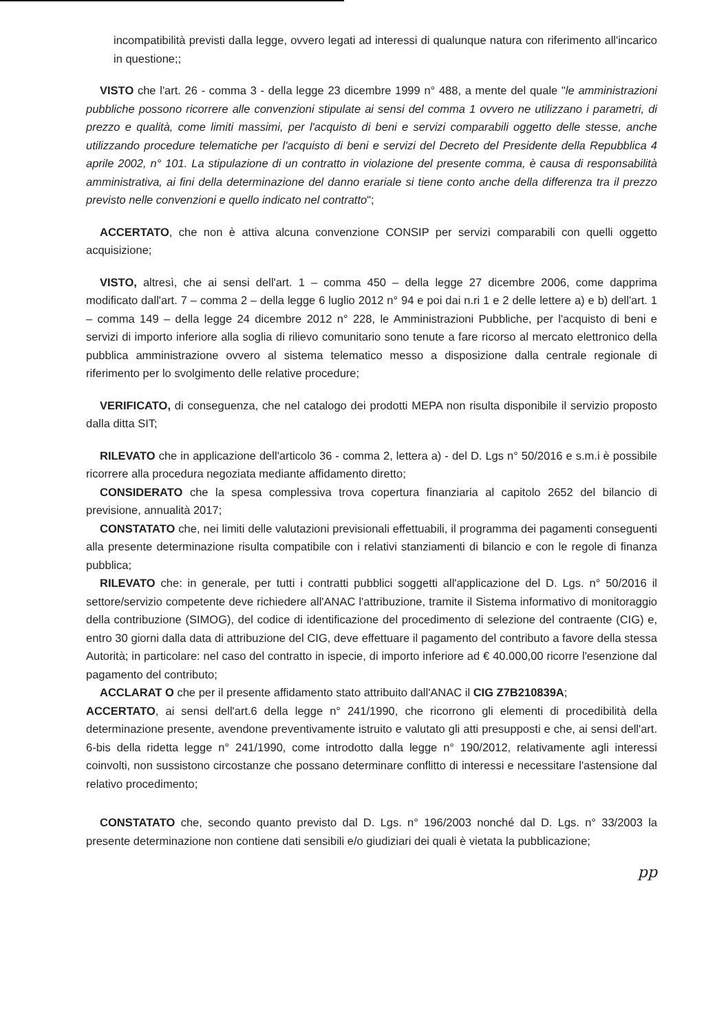incompatibilità previsti dalla legge, ovvero legati ad interessi di qualunque natura con riferimento all'incarico in questione;;
VISTO che l'art. 26 - comma 3 - della legge 23 dicembre 1999 n° 488, a mente del quale "le amministrazioni pubbliche possono ricorrere alle convenzioni stipulate ai sensi del comma 1 ovvero ne utilizzano i parametri, di prezzo e qualità, come limiti massimi, per l'acquisto di beni e servizi comparabili oggetto delle stesse, anche utilizzando procedure telematiche per l'acquisto di beni e servizi del Decreto del Presidente della Repubblica 4 aprile 2002, n° 101. La stipulazione di un contratto in violazione del presente comma, è causa di responsabilità amministrativa, ai fini della determinazione del danno erariale si tiene conto anche della differenza tra il prezzo previsto nelle convenzioni e quello indicato nel contratto";
ACCERTATO, che non è attiva alcuna convenzione CONSIP per servizi comparabili con quelli oggetto acquisizione;
VISTO, altresì, che ai sensi dell'art. 1 – comma 450 – della legge 27 dicembre 2006, come dapprima modificato dall'art. 7 – comma 2 – della legge 6 luglio 2012 n° 94 e poi dai n.ri 1 e 2 delle lettere a) e b) dell'art. 1 – comma 149 – della legge 24 dicembre 2012 n° 228, le Amministrazioni Pubbliche, per l'acquisto di beni e servizi di importo inferiore alla soglia di rilievo comunitario sono tenute a fare ricorso al mercato elettronico della pubblica amministrazione ovvero al sistema telematico messo a disposizione dalla centrale regionale di riferimento per lo svolgimento delle relative procedure;
VERIFICATO, di conseguenza, che nel catalogo dei prodotti MEPA non risulta disponibile il servizio proposto dalla ditta SIT;
RILEVATO che in applicazione dell'articolo 36 - comma 2, lettera a) - del D. Lgs n° 50/2016 e s.m.i è possibile ricorrere alla procedura negoziata mediante affidamento diretto;
CONSIDERATO che la spesa complessiva trova copertura finanziaria al capitolo 2652 del bilancio di previsione, annualità 2017;
CONSTATATO che, nei limiti delle valutazioni previsionali effettuabili, il programma dei pagamenti conseguenti alla presente determinazione risulta compatibile con i relativi stanziamenti di bilancio e con le regole di finanza pubblica;
RILEVATO che: in generale, per tutti i contratti pubblici soggetti all'applicazione del D. Lgs. n° 50/2016 il settore/servizio competente deve richiedere all'ANAC l'attribuzione, tramite il Sistema informativo di monitoraggio della contribuzione (SIMOG), del codice di identificazione del procedimento di selezione del contraente (CIG) e, entro 30 giorni dalla data di attribuzione del CIG, deve effettuare il pagamento del contributo a favore della stessa Autorità; in particolare: nel caso del contratto in ispecie, di importo inferiore ad € 40.000,00 ricorre l'esenzione dal pagamento del contributo;
ACCLARAT O che per il presente affidamento stato attribuito dall'ANAC il CIG Z7B210839A;
ACCERTATO, ai sensi dell'art.6 della legge n° 241/1990, che ricorrono gli elementi di procedibilità della determinazione presente, avendone preventivamente istruito e valutato gli atti presupposti e che, ai sensi dell'art. 6-bis della ridetta legge n° 241/1990, come introdotto dalla legge n° 190/2012, relativamente agli interessi coinvolti, non sussistono circostanze che possano determinare conflitto di interessi e necessitare l'astensione dal relativo procedimento;
CONSTATATO che, secondo quanto previsto dal D. Lgs. n° 196/2003 nonché dal D. Lgs. n° 33/2003 la presente determinazione non contiene dati sensibili e/o giudiziari dei quali è vietata la pubblicazione;
pp